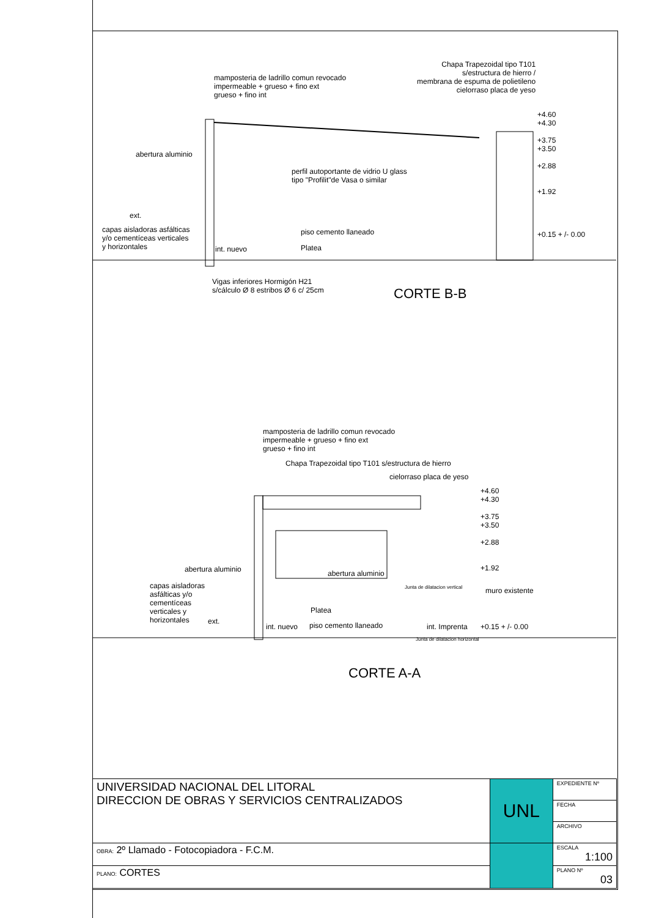mamposteria de ladrillo comun revocado
impermeable + grueso + fino ext
grueso + fino int
Chapa Trapezoidal tipo T101
s/estructura de hierro /
membrana de espuma de polietileno
cielorraso placa de yeso
+4.60
+4.30
+3.75
+3.50
+2.88
+1.92
+0.15 + /- 0.00
abertura aluminio
perfil autoportante de vidrio U glass
tipo "Profilit"de Vasa o similar
ext.
capas aisladoras asfálticas
y/o cementíceas verticales
y horizontales
piso cemento llaneado
int. nuevo Platea
Vigas inferiores Hormigón H21
s/cálculo Ø 8 estribos Ø 6 c/ 25cm
CORTE B-B
mamposteria de ladrillo comun revocado
impermeable + grueso + fino ext
grueso + fino int
Chapa Trapezoidal tipo T101 s/estructura de hierro
cielorraso placa de yeso
+4.60
+4.30
+3.75
+3.50
+2.88
+1.92
abertura aluminio abertura aluminio
Junta de dilatacion vertical muro existente
capas aisladoras
asfálticas y/o
cementíceas
verticales y
horizontales
ext.
Platea
int. nuevo piso cemento llaneado int. Imprenta +0.15 + /- 0.00
Junta de dilatacion horizontal
CORTE A-A
| UNIVERSIDAD NACIONAL DEL LITORAL DIRECCION DE OBRAS Y SERVICIOS CENTRALIZADOS | UNL | EXPEDIENTE Nº |
| | | FECHA |
| | | ARCHIVO |
| OBRA: 2º Llamado - Fotocopiadora - F.C.M. | | ESCALA 1:100 |
| PLANO: CORTES | | PLANO Nº 03 |